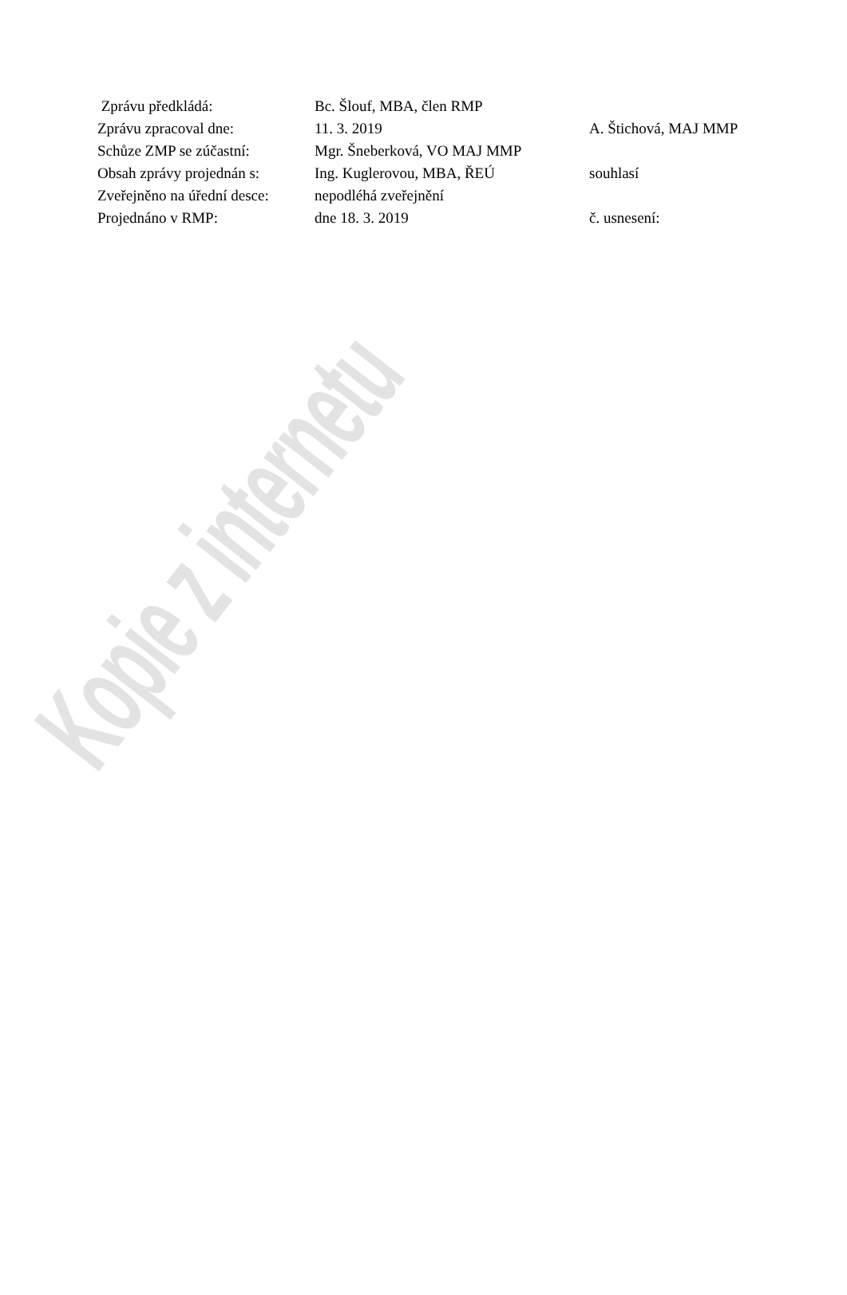Kopie z internetu
| Zprávu předkládá: | Bc. Šlouf, MBA, člen RMP | |
| Zprávu zpracoval dne: | 11. 3. 2019 | A. Štichová, MAJ MMP |
| Schůze ZMP se zúčastní: | Mgr. Šneberková, VO MAJ MMP | |
| Obsah zprávy projednán s: | Ing. Kuglerovou, MBA, ŘEÚ | souhlasí |
| Zveřejněno na úřední desce: | nepodléhá zveřejnění | |
| Projednáno v RMP: | dne 18. 3. 2019 | č. usnesení: |